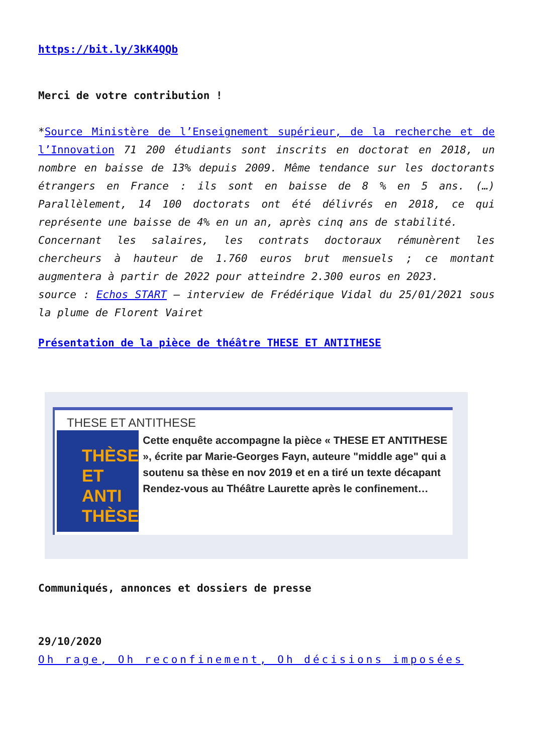https://bit.ly/3kK4QQb
Merci de votre contribution !
*Source Ministère de l’Enseignement supérieur, de la recherche et de l’Innovation 71 200 étudiants sont inscrits en doctorat en 2018, un nombre en baisse de 13% depuis 2009. Même tendance sur les doctorants étrangers en France : ils sont en baisse de 8 % en 5 ans. (…) Parallèlement, 14 100 doctorats ont été délivrés en 2018, ce qui représente une baisse de 4% en un an, après cinq ans de stabilité.
Concernant les salaires, les contrats doctoraux rémunèrent les chercheurs à hauteur de 1.760 euros brut mensuels ; ce montant augmentera à partir de 2022 pour atteindre 2.300 euros en 2023.
source : Echos START – interview de Frédérique Vidal du 25/01/2021 sous la plume de Florent Vairet
Présentation de la pièce de théâtre THESE ET ANTITHESE
THESE ET ANTITHESE
THÈSE
ET ANTI
THÈSE
Cette enquête accompagne la pièce « THESE ET ANTITHESE », écrite par Marie-Georges Fayn, auteure "middle age" qui a soutenu sa thèse en nov 2019 et en a tiré un texte décapant Rendez-vous au Théâtre Laurette après le confinement…
Communiqués, annonces et dossiers de presse
29/10/2020
Oh rage, Oh reconfinement, Oh décisions imposées